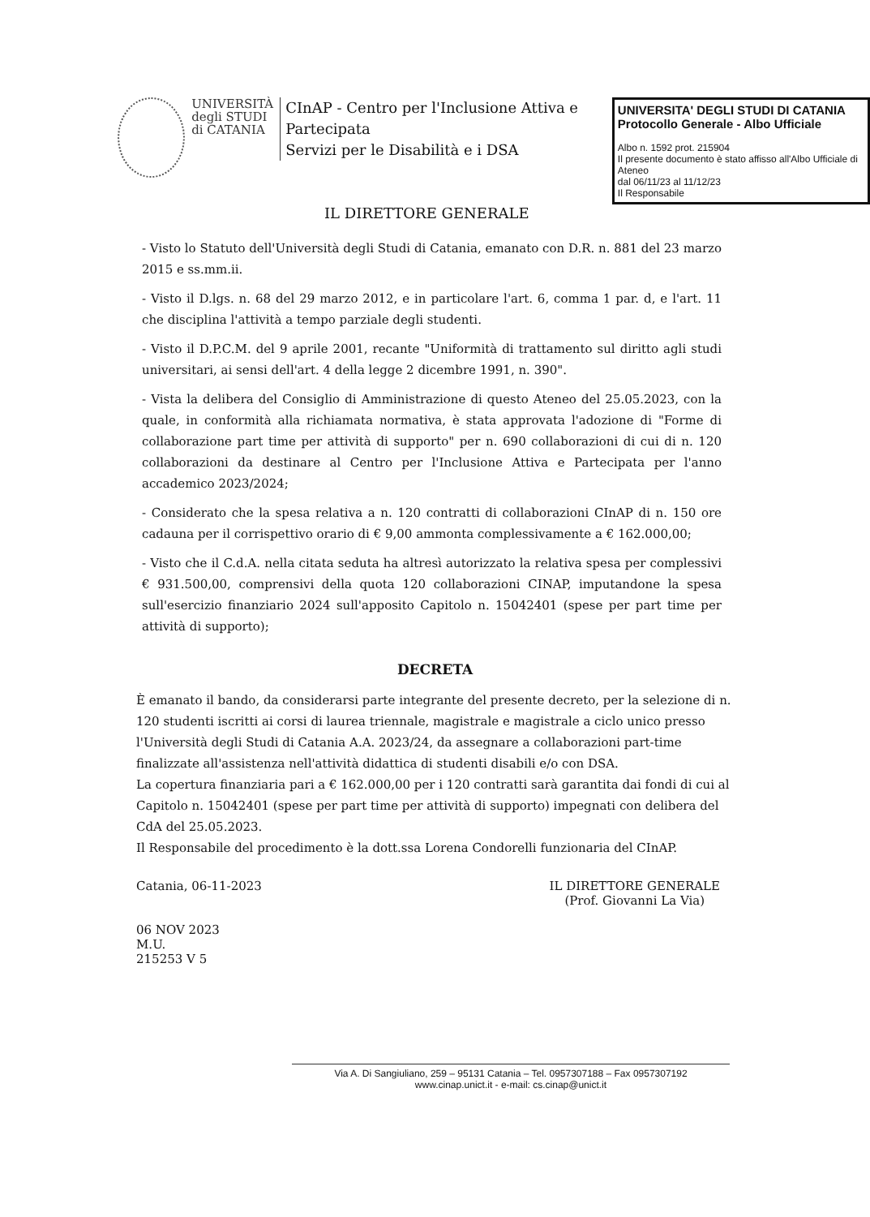UNIVERSITÀ
degli STUDI
di CATANIA
CInAP - Centro per l'Inclusione Attiva e Partecipata
Servizi per le Disabilità e i DSA
UNIVERSITA' DEGLI STUDI DI CATANIA
Protocollo Generale - Albo Ufficiale
Albo n. 1592 prot. 215904
Il presente documento è stato affisso all'Albo Ufficiale di Ateneo
dal 06/11/23 al 11/12/23
Il Responsabile
IL DIRETTORE GENERALE
- Visto lo Statuto dell'Università degli Studi di Catania, emanato con D.R. n. 881 del 23 marzo 2015 e ss.mm.ii.
- Visto il D.lgs. n. 68 del 29 marzo 2012, e in particolare l'art. 6, comma 1 par. d, e l'art. 11 che disciplina l'attività a tempo parziale degli studenti.
- Visto il D.P.C.M. del 9 aprile 2001, recante "Uniformità di trattamento sul diritto agli studi universitari, ai sensi dell'art. 4 della legge 2 dicembre 1991, n. 390".
- Vista la delibera del Consiglio di Amministrazione di questo Ateneo del 25.05.2023, con la quale, in conformità alla richiamata normativa, è stata approvata l'adozione di "Forme di collaborazione part time per attività di supporto" per n. 690 collaborazioni di cui di n. 120 collaborazioni da destinare al Centro per l'Inclusione Attiva e Partecipata per l'anno accademico 2023/2024;
- Considerato che la spesa relativa a n. 120 contratti di collaborazioni CInAP di n. 150 ore cadauna per il corrispettivo orario di € 9,00 ammonta complessivamente a € 162.000,00;
- Visto che il C.d.A. nella citata seduta ha altresì autorizzato la relativa spesa per complessivi € 931.500,00, comprensivi della quota 120 collaborazioni CINAP, imputandone la spesa sull'esercizio finanziario 2024 sull'apposito Capitolo n. 15042401 (spese per part time per attività di supporto);
DECRETA
È emanato il bando, da considerarsi parte integrante del presente decreto, per la selezione di n. 120 studenti iscritti ai corsi di laurea triennale, magistrale e magistrale a ciclo unico presso l'Università degli Studi di Catania A.A. 2023/24, da assegnare a collaborazioni part-time finalizzate all'assistenza nell'attività didattica di studenti disabili e/o con DSA.
La copertura finanziaria pari a € 162.000,00 per i 120 contratti sarà garantita dai fondi di cui al Capitolo n. 15042401 (spese per part time per attività di supporto) impegnati con delibera del CdA del 25.05.2023.
Il Responsabile del procedimento è la dott.ssa Lorena Condorelli funzionaria del CInAP.
Catania, 06-11-2023
06 NOV 2023
M.U.
215253 V 5
IL DIRETTORE GENERALE
(Prof. Giovanni La Via)
Via A. Di Sangiuliano, 259 – 95131 Catania – Tel. 0957307188 – Fax 0957307192
www.cinap.unict.it - e-mail: cs.cinap@unict.it